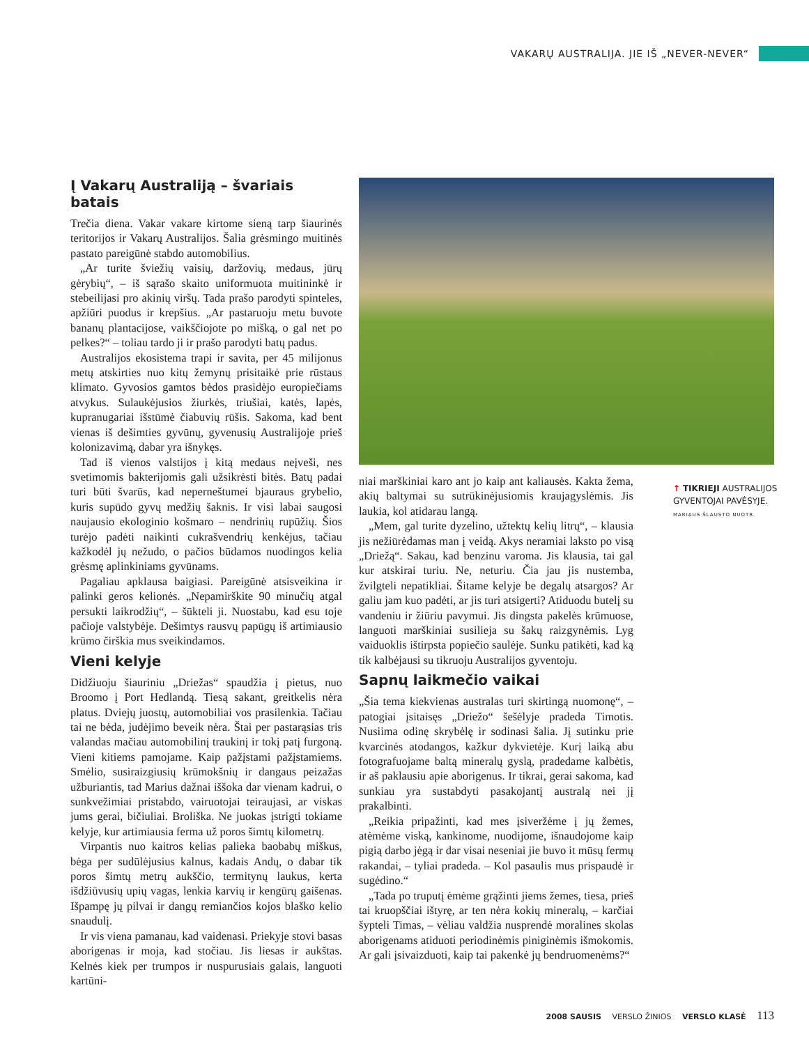VAKARŲ AUSTRALIJA. JIE IŠ „NEVER-NEVER“
Į Vakarų Australiją – švariais batais
Trečia diena. Vakar vakare kirtome sieną tarp šiaurinės teritorijos ir Vakarų Australijos. Šalia grėsmingo muitinės pastato pareigūnė stabdo automobilius.
„Ar turite šviežių vaisių, daržovių, medaus, jūrų gėrybių“, – iš sąrašo skaito uniformuota muitininkė ir stebeilijasi pro akinių viršų. Tada prašo parodyti spinteles, apžiūri puodus ir krepšius. „Ar pastaruoju metu buvote bananų plantacijose, vaikščiojote po mišką, o gal net po pelkes?“ – toliau tardo ji ir prašo parodyti batų padus.
Australijos ekosistema trapi ir savita, per 45 milijonus metų atskirties nuo kitų žemynų prisitaikė prie rūstaus klimato. Gyvosios gamtos bėdos prasidėjo europiečiams atvykus. Sulaukėjusios žiurkės, triušiai, katės, lapės, kupranugariai išstūmė čiabuvių rūšis. Sakoma, kad bent vienas iš dešimties gyvūnų, gyvenusių Australijoje prieš kolonizavimą, dabar yra išnykęs.
Tad iš vienos valstijos į kitą medaus neįveši, nes svetimomis bakterijomis gali užsikrėsti bitės. Batų padai turi būti švarūs, kad neperneštumei bjauraus grybelio, kuris supūdo gyvų medžių šaknis. Ir visi labai saugosi naujausio ekologinio košmaro – nendrinių rupūžių. Šios turėjo padėti naikinti cukrašvendrių kenkėjus, tačiau kažkodėl jų nežudo, o pačios būdamos nuodingos kelia grėsmę aplinkiniams gyvūnams.
Pagaliau apklausa baigiasi. Pareigūnė atsisveikina ir palinki geros kelionės. „Nepamirškite 90 minučių atgal persukti laikrodžių“, – šūkteli ji. Nuostabu, kad esu toje pačioje valstybėje. Dešimtys rausvų papūgų iš artimiausio krūmo čirškia mus sveikindamos.
Vieni kelyje
Didžiuoju šiauriniu „Driežas“ spaudžia į pietus, nuo Broomo į Port Hedlandą. Tiesą sakant, greitkelis nėra platus. Dviejų juostų, automobiliai vos prasilenkia. Tačiau tai ne bėda, judėjimo beveik nėra. Štai per pastarąsias tris valandas mačiau automobilinį traukinį ir tokį patį furgoną. Vieni kitiems pamojame. Kaip pažįstami pažįstamiems. Smėlio, susiraizgiusių krūmokšnių ir dangaus peizažas užburiantis, tad Marius dažnai iššoka dar vienam kadrui, o sunkvežimiai pristabdo, vairuotojai teiraujasi, ar viskas jums gerai, bičiuliai. Broliška. Ne juokas įstrigti tokiame kelyje, kur artimiausia ferma už poros šimtų kilometrų.
Virpantis nuo kaitros kelias palieka baobabų miškus, bėga per sudūlėjusius kalnus, kadais Andų, o dabar tik poros šimtų metrų aukščio, termitynų laukus, kerta išdžiūvusių upių vagas, lenkia karvių ir kengūrų gaišenas. Išpampę jų pilvai ir dangų remiančios kojos blaško kelio snaudulį.
Ir vis viena pamanau, kad vaidenasi. Priekyje stovi basas aborigenas ir moja, kad stočiau. Jis liesas ir aukštas. Kelnės kiek per trumpos ir nuspurusiais galais, languoti kartūni-
↑ TIKRIEJI AUSTRALIJOS GYVENTOJAI PAVĖSYJE.
MARIAUS ŠLAUSTO NUOTR.
niai marškiniai karo ant jo kaip ant kaliausės. Kakta žema, akių baltymai su sutrūkinėjusiomis kraujagyslėmis. Jis laukia, kol atidarau langą.
„Mem, gal turite dyzelino, užtektų kelių litrų“, – klausia jis nežiūrėdamas man į veidą. Akys neramiai laksto po visą „Driežą“. Sakau, kad benzinu varoma. Jis klausia, tai gal kur atskirai turiu. Ne, neturiu. Čia jau jis nustemba, žvilgteli nepatikliai. Šitame kelyje be degalų atsargos? Ar galiu jam kuo padėti, ar jis turi atsigerti? Atiduodu butelį su vandeniu ir žiūriu pavymui. Jis dingsta pakelės krūmuose, languoti marškiniai susilieja su šakų raizgynėmis. Lyg vaiduoklis ištirpsta popiečio saulėje. Sunku patikėti, kad ką tik kalbėjausi su tikruoju Australijos gyventoju.
Sapnų laikmečio vaikai
„Šia tema kiekvienas australas turi skirtingą nuomonę“, – patogiai įsitaisęs „Driežo“ šešėlyje pradeda Timotis. Nusiima odinę skrybėlę ir sodinasi šalia. Jį sutinku prie kvarcinės atodangos, kažkur dykvietėje. Kurį laiką abu fotografuojame baltą mineralų gyslą, pradedame kalbėtis, ir aš paklausiu apie aborigenus. Ir tikrai, gerai sakoma, kad sunkiau yra sustabdyti pasakojantį australą nei jį prakalbinti.
„Reikia pripažinti, kad mes įsiveržėme į jų žemes, atėmėme viską, kankinome, nuodijome, išnaudojome kaip pigią darbo jėgą ir dar visai neseniai jie buvo it mūsų fermų rakandai, – tyliai pradeda. – Kol pasaulis mus prispaudė ir sugėdino.“
„Tada po truputį ėmėme grąžinti jiems žemes, tiesa, prieš tai kruopščiai ištyrę, ar ten nėra kokių mineralų, – karčiai šypteli Timas, – vėliau valdžia nusprendė moralines skolas aborigenams atiduoti periodinėmis piniginėmis išmokomis. Ar gali įsivaizduoti, kaip tai pakenkė jų bendruomenėms?“
2008 SAUSIS VERSLO ŽINIOS VERSLO KLASĖ 113